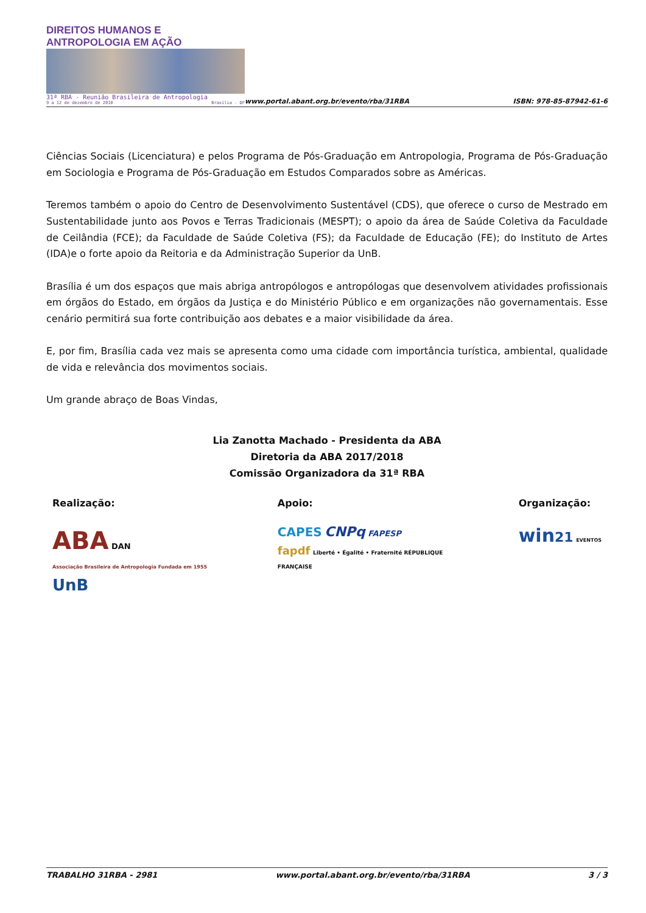DIREITOS HUMANOS E ANTROPOLOGIA EM AÇÃO
31ª RBA - Reunião Brasileira de Antropologia
9 a 12 de dezembro de 2018 Brasília - DF
www.portal.abant.org.br/evento/rba/31RBA
ISBN: 978-85-87942-61-6
Ciências Sociais (Licenciatura) e pelos Programa de Pós-Graduação em Antropologia, Programa de Pós-Graduação em Sociologia e Programa de Pós-Graduação em Estudos Comparados sobre as Américas.
Teremos também o apoio do Centro de Desenvolvimento Sustentável (CDS), que oferece o curso de Mestrado em Sustentabilidade junto aos Povos e Terras Tradicionais (MESPT); o apoio da área de Saúde Coletiva da Faculdade de Ceilândia (FCE); da Faculdade de Saúde Coletiva (FS); da Faculdade de Educação (FE); do Instituto de Artes (IDA)e o forte apoio da Reitoria e da Administração Superior da UnB.
Brasília é um dos espaços que mais abriga antropólogos e antropólogas que desenvolvem atividades profissionais em órgãos do Estado, em órgãos da Justiça e do Ministério Público e em organizações não governamentais. Esse cenário permitirá sua forte contribuição aos debates e a maior visibilidade da área.
E, por fim, Brasília cada vez mais se apresenta como uma cidade com importância turística, ambiental, qualidade de vida e relevância dos movimentos sociais.
Um grande abraço de Boas Vindas,
Lia Zanotta Machado - Presidenta da ABA
Diretoria da ABA 2017/2018
Comissão Organizadora da 31ª RBA
Realização:
ABA DAN
Associação Brasileira de Antropologia Fundada em 1955
UnB
Apoio:
CAPES CNPq FAPESP
fapdf Liberté • Égalité • Fraternité RÉPUBLIQUE FRANÇAISE
Organização:
win 21 EVENTOS
TRABALHO 31RBA - 2981 www.portal.abant.org.br/evento/rba/31RBA 3 / 3